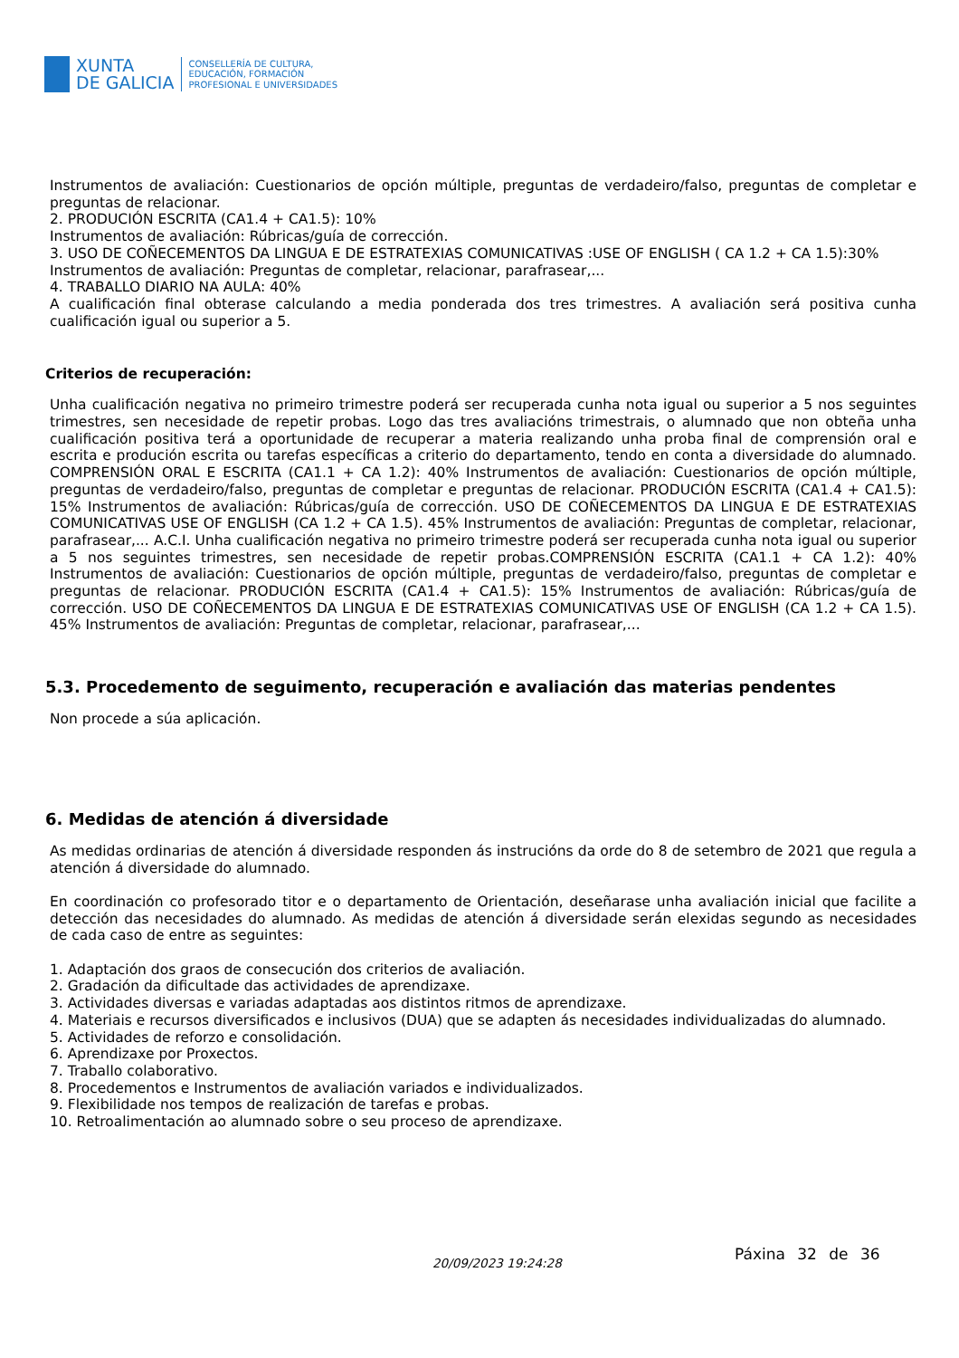XUNTA
DE GALICIA
CONSELLERÍA DE CULTURA,
EDUCACIÓN, FORMACIÓN
PROFESIONAL E UNIVERSIDADES
Instrumentos de avaliación: Cuestionarios de opción múltiple, preguntas de verdadeiro/falso, preguntas de completar e preguntas de relacionar.
2. PRODUCIÓN ESCRITA (CA1.4 + CA1.5): 10%
Instrumentos de avaliación: Rúbricas/guía de corrección.
3. USO DE COÑECEMENTOS DA LINGUA E DE ESTRATEXIAS COMUNICATIVAS :USE OF ENGLISH ( CA 1.2 + CA 1.5):30%
Instrumentos de avaliación: Preguntas de completar, relacionar, parafrasear,...
4. TRABALLO DIARIO NA AULA: 40%
A cualificación final obterase calculando a media ponderada dos tres trimestres. A avaliación será positiva cunha cualificación igual ou superior a 5.
Criterios de recuperación:
Unha cualificación negativa no primeiro trimestre poderá ser recuperada cunha nota igual ou superior a 5 nos seguintes trimestres, sen necesidade de repetir probas. Logo das tres avaliacións trimestrais, o alumnado que non obteña unha cualificación positiva terá a oportunidade de recuperar a materia realizando unha proba final de comprensión oral e escrita e produción escrita ou tarefas específicas a criterio do departamento, tendo en conta a diversidade do alumnado. COMPRENSIÓN ORAL E ESCRITA (CA1.1 + CA 1.2): 40% Instrumentos de avaliación: Cuestionarios de opción múltiple, preguntas de verdadeiro/falso, preguntas de completar e preguntas de relacionar. PRODUCIÓN ESCRITA (CA1.4 + CA1.5): 15% Instrumentos de avaliación: Rúbricas/guía de corrección. USO DE COÑECEMENTOS DA LINGUA E DE ESTRATEXIAS COMUNICATIVAS USE OF ENGLISH (CA 1.2 + CA 1.5). 45% Instrumentos de avaliación: Preguntas de completar, relacionar, parafrasear,... A.C.I. Unha cualificación negativa no primeiro trimestre poderá ser recuperada cunha nota igual ou superior a 5 nos seguintes trimestres, sen necesidade de repetir probas.COMPRENSIÓN ESCRITA (CA1.1 + CA 1.2): 40% Instrumentos de avaliación: Cuestionarios de opción múltiple, preguntas de verdadeiro/falso, preguntas de completar e preguntas de relacionar. PRODUCIÓN ESCRITA (CA1.4 + CA1.5): 15% Instrumentos de avaliación: Rúbricas/guía de corrección. USO DE COÑECEMENTOS DA LINGUA E DE ESTRATEXIAS COMUNICATIVAS USE OF ENGLISH (CA 1.2 + CA 1.5). 45% Instrumentos de avaliación: Preguntas de completar, relacionar, parafrasear,...
5.3. Procedemento de seguimento, recuperación e avaliación das materias pendentes
Non procede a súa aplicación.
6. Medidas de atención á diversidade
As medidas ordinarias de atención á diversidade responden ás instrucións da orde do 8 de setembro de 2021 que regula a atención á diversidade do alumnado.
En coordinación co profesorado titor e o departamento de Orientación, deseñarase unha avaliación inicial que facilite a detección das necesidades do alumnado. As medidas de atención á diversidade serán elexidas segundo as necesidades de cada caso de entre as seguintes:
1. Adaptación dos graos de consecución dos criterios de avaliación.
2. Gradación da dificultade das actividades de aprendizaxe.
3. Actividades diversas e variadas adaptadas aos distintos ritmos de aprendizaxe.
4. Materiais e recursos diversificados e inclusivos (DUA) que se adapten ás necesidades individualizadas do alumnado.
5. Actividades de reforzo e consolidación.
6. Aprendizaxe por Proxectos.
7. Traballo colaborativo.
8. Procedementos e Instrumentos de avaliación variados e individualizados.
9. Flexibilidade nos tempos de realización de tarefas e probas.
10. Retroalimentación ao alumnado sobre o seu proceso de aprendizaxe.
20/09/2023 19:24:28 Páxina 32 de 36